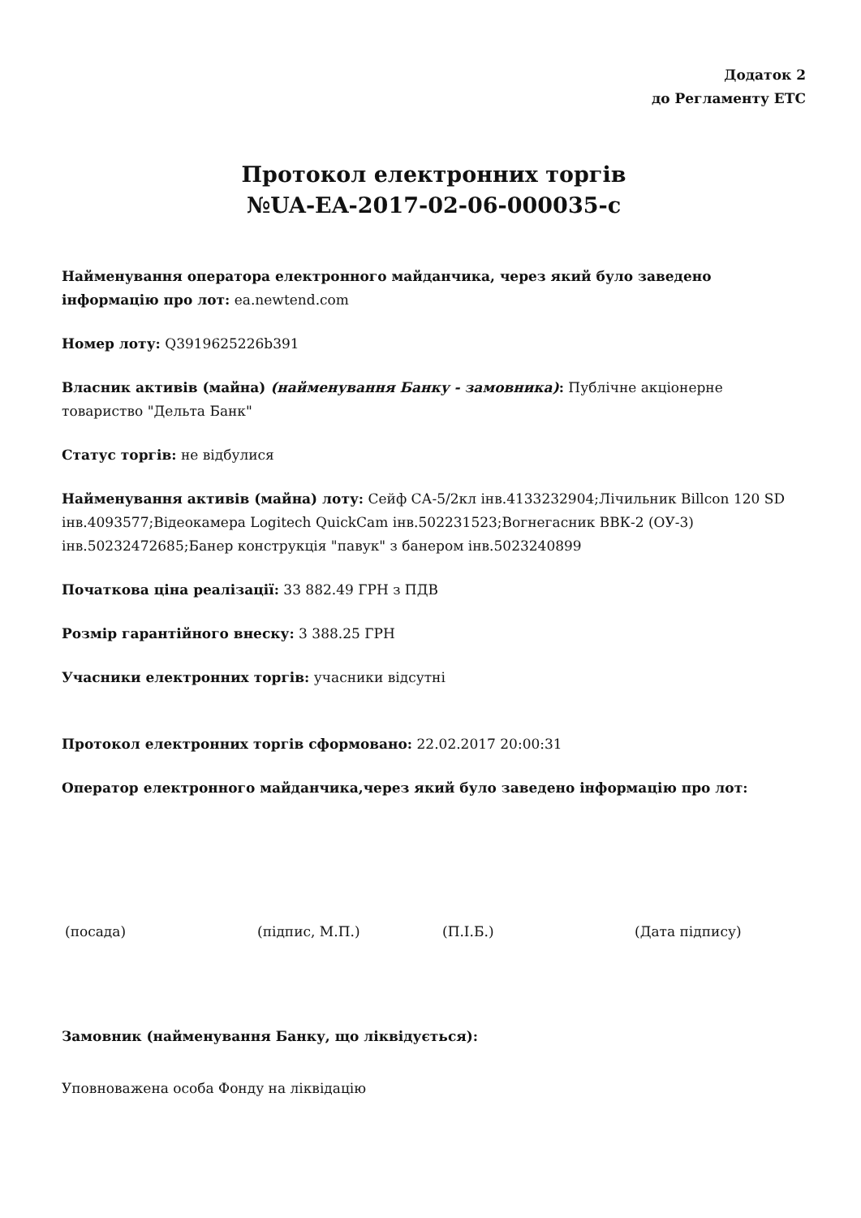Додаток 2
до Регламенту ЕТС
Протокол електронних торгів
№UA-EA-2017-02-06-000035-c
Найменування оператора електронного майданчика, через який було заведено інформацію про лот: ea.newtend.com
Номер лоту: Q3919625226b391
Власник активів (майна) (найменування Банку - замовника): Публічне акціонерне товариство "Дельта Банк"
Статус торгів: не відбулися
Найменування активів (майна) лоту: Сейф СА-5/2кл інв.4133232904;Лічильник Billcon 120 SD інв.4093577;Відеокамера Logitech QuickCam інв.502231523;Вогнегасник ВВК-2 (ОУ-3) інв.50232472685;Банер конструкція "павук" з банером інв.5023240899
Початкова ціна реалізації: 33 882.49 ГРН з ПДВ
Розмір гарантійного внеску: 3 388.25 ГРН
Учасники електронних торгів: учасники відсутні
Протокол електронних торгів сформовано: 22.02.2017 20:00:31
Оператор електронного майданчика,через який було заведено інформацію про лот:
(посада) (підпис, М.П.) (П.І.Б.) (Дата підпису)
Замовник (найменування Банку, що ліквідується):
Уповноважена особа Фонду на ліквідацію